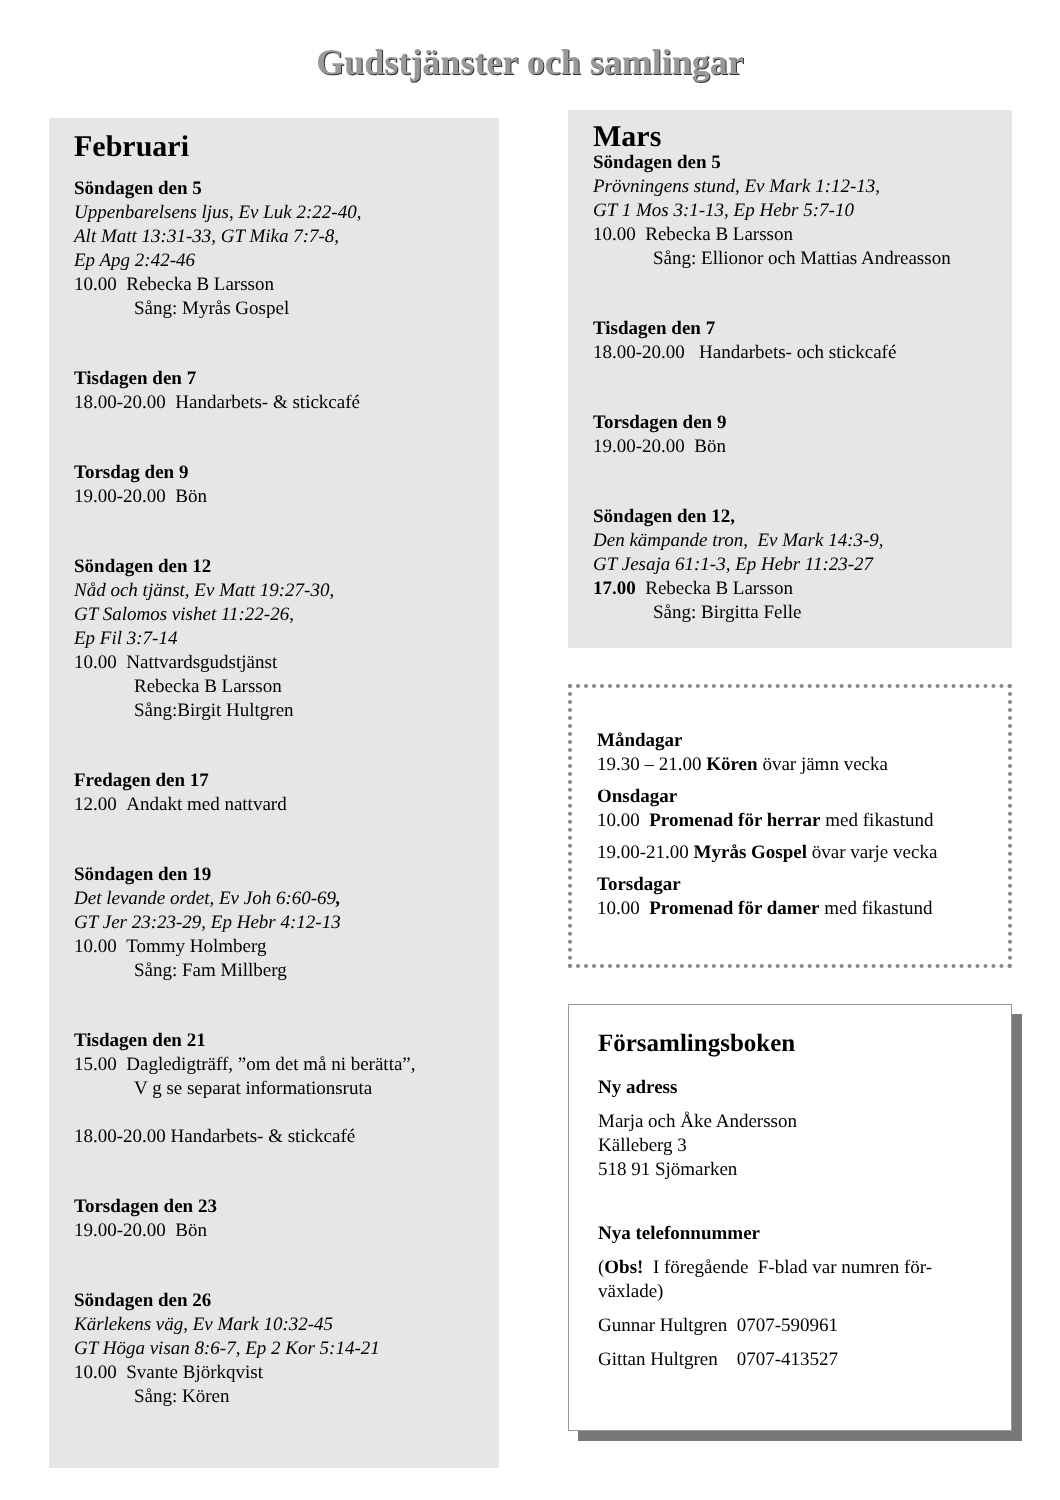Gudstjänster och samlingar
Februari
Söndagen den 5
Uppenbarelsens ljus, Ev Luk 2:22-40,
Alt Matt 13:31-33, GT Mika 7:7-8,
Ep Apg 2:42-46
10.00 Rebecka B Larsson
Sång: Myrås Gospel
Tisdagen den 7
18.00-20.00 Handarbets- & stickcafé
Torsdag den 9
19.00-20.00 Bön
Söndagen den 12
Nåd och tjänst, Ev Matt 19:27-30,
GT Salomos vishet 11:22-26,
Ep Fil 3:7-14
10.00 Nattvardsgudstjänst
Rebecka B Larsson
Sång:Birgit Hultgren
Fredagen den 17
12.00 Andakt med nattvard
Söndagen den 19
Det levande ordet, Ev Joh 6:60-69,
GT Jer 23:23-29, Ep Hebr 4:12-13
10.00 Tommy Holmberg
Sång: Fam Millberg
Tisdagen den 21
15.00 Dagledigträff, ”om det må ni berätta”,
V g se separat informationsruta
18.00-20.00 Handarbets- & stickcafé
Torsdagen den 23
19.00-20.00 Bön
Söndagen den 26
Kärlekens väg, Ev Mark 10:32-45
GT Höga visan 8:6-7, Ep 2 Kor 5:14-21
10.00 Svante Björkqvist
Sång: Kören
Mars
Söndagen den 5
Prövningens stund, Ev Mark 1:12-13,
GT 1 Mos 3:1-13, Ep Hebr 5:7-10
10.00 Rebecka B Larsson
Sång: Ellionor och Mattias Andreasson
Tisdagen den 7
18.00-20.00 Handarbets- och stickcafé
Torsdagen den 9
19.00-20.00 Bön
Söndagen den 12,
Den kämpande tron, Ev Mark 14:3-9,
GT Jesaja 61:1-3, Ep Hebr 11:23-27
17.00 Rebecka B Larsson
Sång: Birgitta Felle
Måndagar
19.30 – 21.00 Kören övar jämn vecka
Onsdagar
10.00 Promenad för herrar med fikastund
19.00-21.00 Myrås Gospel övar varje vecka
Torsdagar
10.00 Promenad för damer med fikastund
Församlingsboken
Ny adress
Marja och Åke Andersson
Källeberg 3
518 91 Sjömarken
Nya telefonnummer
(Obs! I föregående F-blad var numren för-
växlade)
Gunnar Hultgren 0707-590961
Gittan Hultgren 0707-413527